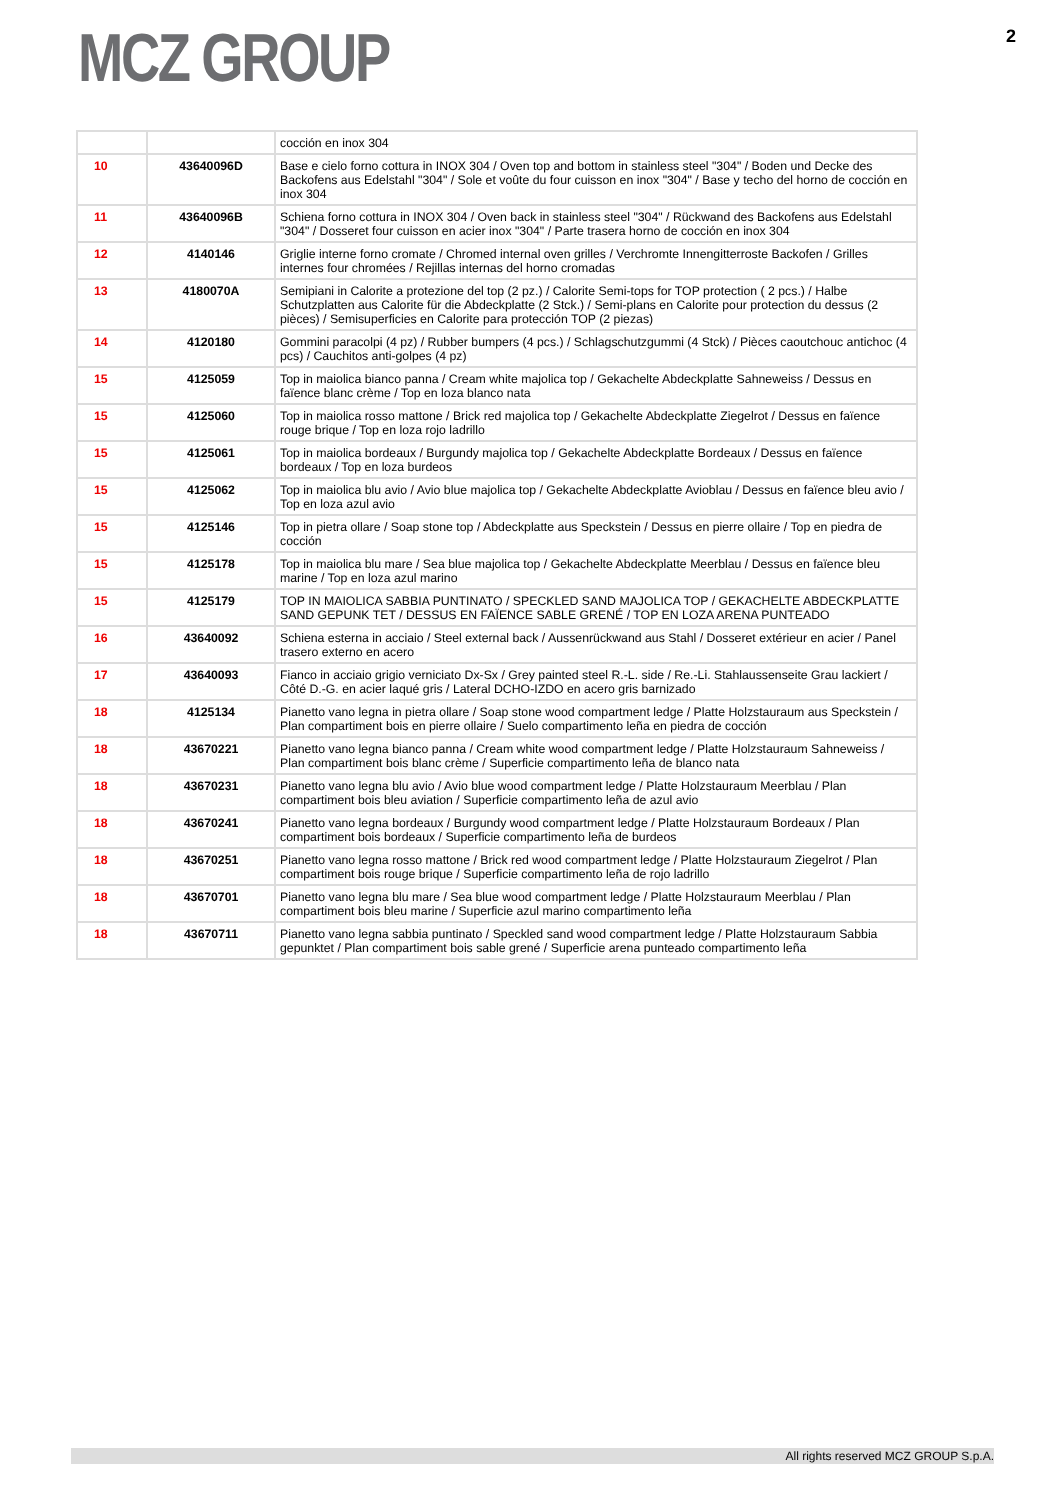MCZ GROUP
2
| | | cocción en inox 304 |
| 10 | 43640096D | Base e cielo forno cottura in INOX 304 / Oven top and bottom in stainless steel "304" / Boden und Decke des Backofens aus Edelstahl "304" / Sole et voûte du four cuisson en inox "304" / Base y techo del horno de cocción en inox 304 |
| 11 | 43640096B | Schiena forno cottura in INOX 304 / Oven back in stainless steel "304" / Rückwand des Backofens aus Edelstahl "304" / Dosseret four cuisson en acier inox "304" / Parte trasera horno de cocción en inox 304 |
| 12 | 4140146 | Griglie interne forno cromate / Chromed internal oven grilles / Verchromte Innengitterroste Backofen / Grilles internes four chromées / Rejillas internas del horno cromadas |
| 13 | 4180070A | Semipiani in Calorite a protezione del top (2 pz.) / Calorite Semi-tops for TOP protection ( 2 pcs.) / Halbe Schutzplatten aus Calorite für die Abdeckplatte (2 Stck.) / Semi-plans en Calorite pour protection du dessus (2 pièces) / Semisuperficies en Calorite para protección TOP (2 piezas) |
| 14 | 4120180 | Gommini paracolpi (4 pz) / Rubber bumpers (4 pcs.) / Schlagschutzgummi (4 Stck) / Pièces caoutchouc antichoc (4 pcs) / Cauchitos anti-golpes (4 pz) |
| 15 | 4125059 | Top in maiolica bianco panna / Cream white majolica top / Gekachelte Abdeckplatte Sahneweiss / Dessus en faïence blanc crème / Top en loza blanco nata |
| 15 | 4125060 | Top in maiolica rosso mattone / Brick red majolica top / Gekachelte Abdeckplatte Ziegelrot / Dessus en faïence rouge brique / Top en loza rojo ladrillo |
| 15 | 4125061 | Top in maiolica bordeaux / Burgundy majolica top / Gekachelte Abdeckplatte Bordeaux / Dessus en faïence bordeaux / Top en loza burdeos |
| 15 | 4125062 | Top in maiolica blu avio / Avio blue majolica top / Gekachelte Abdeckplatte Avioblau / Dessus en faïence bleu avio / Top en loza azul avio |
| 15 | 4125146 | Top in pietra ollare / Soap stone top / Abdeckplatte aus Speckstein / Dessus en pierre ollaire / Top en piedra de cocción |
| 15 | 4125178 | Top in maiolica blu mare / Sea blue majolica top / Gekachelte Abdeckplatte Meerblau / Dessus en faïence bleu marine / Top en loza azul marino |
| 15 | 4125179 | TOP IN MAIOLICA SABBIA PUNTINATO / SPECKLED SAND MAJOLICA TOP / GEKACHELTE ABDECKPLATTE SAND GEPUNK TET / DESSUS EN FAÏENCE SABLE GRENÉ / TOP EN LOZA ARENA PUNTEADO |
| 16 | 43640092 | Schiena esterna in acciaio / Steel external back / Aussenrückwand aus Stahl / Dosseret extérieur en acier / Panel trasero externo en acero |
| 17 | 43640093 | Fianco in acciaio grigio verniciato Dx-Sx / Grey painted steel R.-L. side / Re.-Li. Stahlaussenseite Grau lackiert / Côté D.-G. en acier laqué gris / Lateral DCHO-IZDO en acero gris barnizado |
| 18 | 4125134 | Pianetto vano legna in pietra ollare / Soap stone wood compartment ledge / Platte Holzstauraum aus Speckstein / Plan compartiment bois en pierre ollaire / Suelo compartimento leña en piedra de cocción |
| 18 | 43670221 | Pianetto vano legna bianco panna / Cream white wood compartment ledge / Platte Holzstauraum Sahneweiss / Plan compartiment bois blanc crème / Superficie compartimento leña de blanco nata |
| 18 | 43670231 | Pianetto vano legna blu avio / Avio blue wood compartment ledge / Platte Holzstauraum Meerblau / Plan compartiment bois bleu aviation / Superficie compartimento leña de azul avio |
| 18 | 43670241 | Pianetto vano legna bordeaux / Burgundy wood compartment ledge / Platte Holzstauraum Bordeaux / Plan compartiment bois bordeaux / Superficie compartimento leña de burdeos |
| 18 | 43670251 | Pianetto vano legna rosso mattone / Brick red wood compartment ledge / Platte Holzstauraum Ziegelrot / Plan compartiment bois rouge brique / Superficie compartimento leña de rojo ladrillo |
| 18 | 43670701 | Pianetto vano legna blu mare / Sea blue wood compartment ledge / Platte Holzstauraum Meerblau / Plan compartiment bois bleu marine / Superficie azul marino compartimento leña |
| 18 | 43670711 | Pianetto vano legna sabbia puntinato / Speckled sand wood compartment ledge / Platte Holzstauraum Sabbia gepunktet / Plan compartiment bois sable grené / Superficie arena punteado compartimento leña |
All rights reserved MCZ GROUP S.p.A.